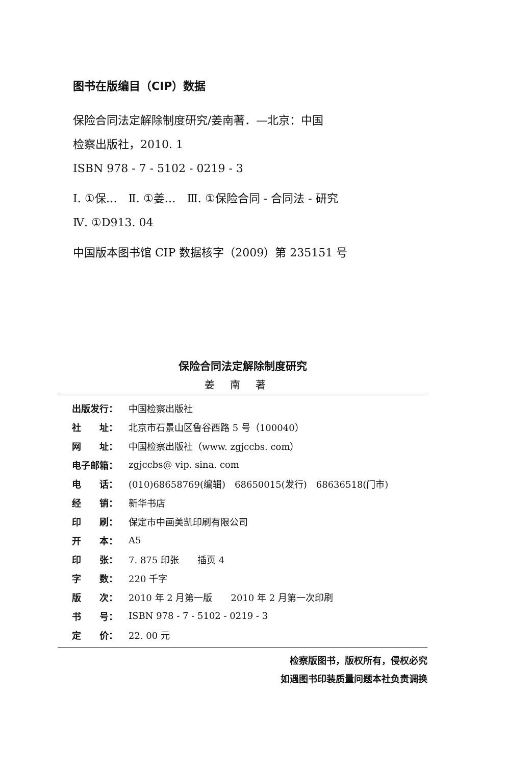图书在版编目（CIP）数据
保险合同法定解除制度研究/姜南著．—北京：中国
检察出版社，2010. 1
ISBN 978 - 7 - 5102 - 0219 - 3
Ⅰ. ①保…　Ⅱ. ①姜…　Ⅲ. ①保险合同 - 合同法 - 研究
Ⅳ. ①D913. 04
中国版本图书馆 CIP 数据核字（2009）第 235151 号
保险合同法定解除制度研究
姜南著
| 出版发行： | 中国检察出版社 |
| 社 址： | 北京市石景山区鲁谷西路 5 号（100040） |
| 网 址： | 中国检察出版社（www. zgjccbs. com） |
| 电子邮箱： | zgjccbs@ vip. sina. com |
| 电 话： | (010)68658769(编辑) 68650015(发行) 68636518(门市) |
| 经 销： | 新华书店 |
| 印 刷： | 保定市中画美凯印刷有限公司 |
| 开 本： | A5 |
| 印 张： | 7. 875 印张 插页 4 |
| 字 数： | 220 千字 |
| 版 次： | 2010 年 2 月第一版 2010 年 2 月第一次印刷 |
| 书 号： | ISBN 978 - 7 - 5102 - 0219 - 3 |
| 定 价： | 22. 00 元 |
检察版图书，版权所有，侵权必究
如遇图书印装质量问题本社负责调换